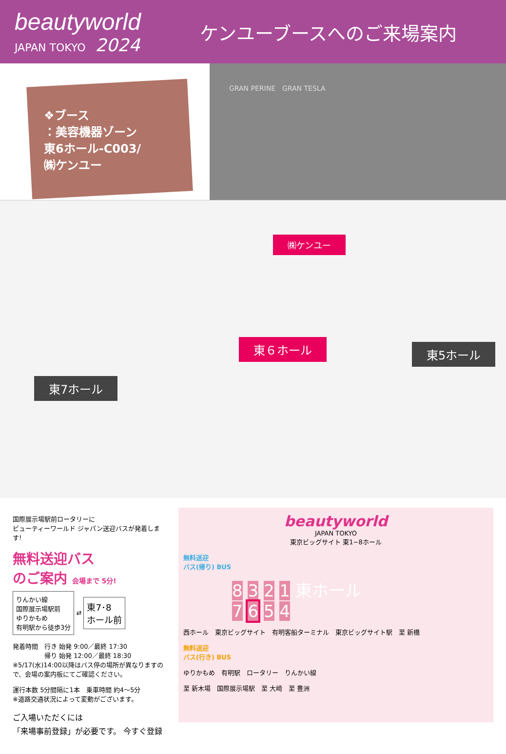beautyworld
JAPAN TOKYO 2024
ケンユーブースへのご来場案内
❖ブース
：美容機器ゾーン
東6ホール-C003/
㈱ケンユー
GRAN PERINE　GRAN TESLA
㈱ケンユー
東６ホール 東5ホール
東7ホール
国際展示場駅前ロータリーに
ビューティーワールド ジャパン送迎バスが発着します!
無料送迎バス
のご案内 会場まで 5分!
りんかい線
国際展示場駅前
ゆりかもめ
有明駅から徒歩3分 ⇄ 東7･8
ホール前
発着時間　行き 始発 9:00／最終 17:30
　　　　　帰り 始発 12:00／最終 18:30
※5/17(水)14:00以降はバス停の場所が異なりますので、会場の案内板にてご確認ください。
運行本数 5分間隔に1本　乗車時間 約4～5分
※道路交通状況によって変動がございます。
ご入場いただくには
「来場事前登録」が必要です。 今すぐ登録
beautyworld
JAPAN TOKYO
東京ビッグサイト 東1−8ホール
無料送迎
バス(帰り) BUS
8 3 2 1 東ホール
7 6 5 4
西ホール　東京ビッグサイト　有明客船ターミナル　東京ビッグサイト駅　至 新橋
無料送迎
バス(行き) BUS
ゆりかもめ　有明駅　ロータリー　りんかい線
至 新木場　国際展示場駅　至 大崎　至 豊洲